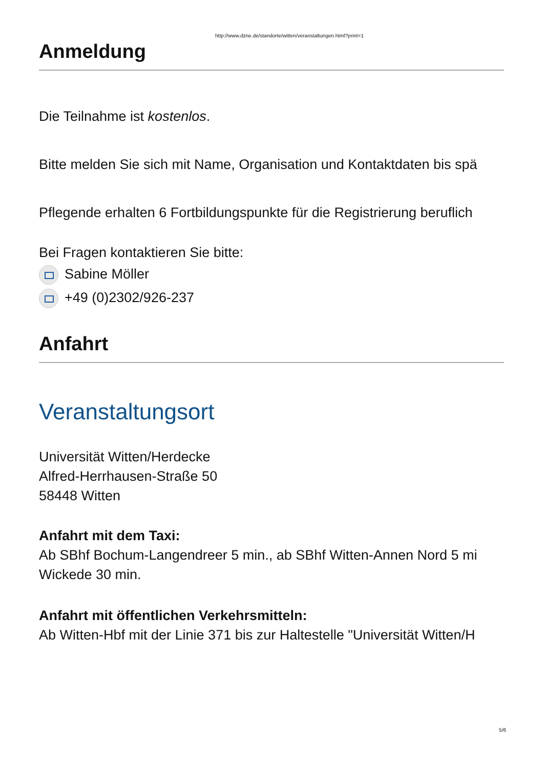http://www.dzne.de/standorte/witten/veranstaltungen.html?print=1
Anmeldung
Die Teilnahme ist kostenlos.
Bitte melden Sie sich mit Name, Organisation und Kontaktdaten bis spä
Pflegende erhalten 6 Fortbildungspunkte für die Registrierung beruflich
Bei Fragen kontaktieren Sie bitte:
Sabine Möller
+49 (0)2302/926-237
Anfahrt
Veranstaltungsort
Universität Witten/Herdecke
Alfred-Herrhausen-Straße 50
58448 Witten
Anfahrt mit dem Taxi:
Ab SBhf Bochum-Langendreer 5 min., ab SBhf Witten-Annen Nord 5 mi
Wickede 30 min.
Anfahrt mit öffentlichen Verkehrsmitteln:
Ab Witten-Hbf mit der Linie 371 bis zur Haltestelle "Universität Witten/H
5/6